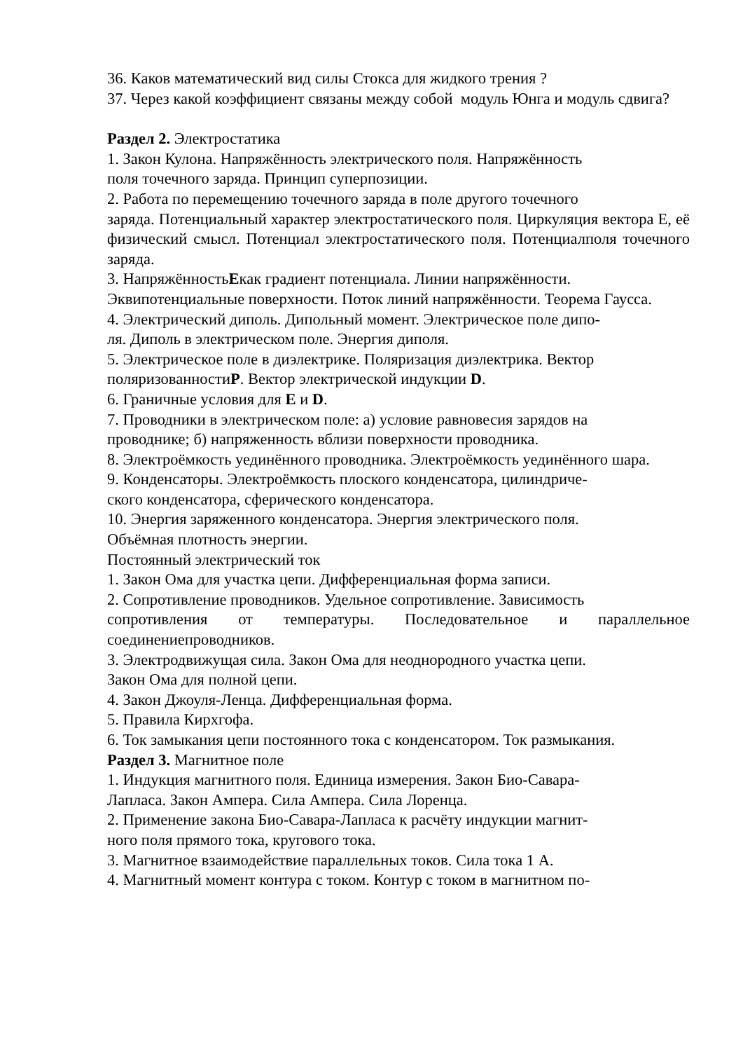36. Каков математический вид силы Стокса для жидкого трения ?
37. Через какой коэффициент связаны между собой модуль Юнга и модуль сдвига?
Раздел 2. Электростатика
1. Закон Кулона. Напряжённость электрического поля. Напряжённость
поля точечного заряда. Принцип суперпозиции.
2. Работа по перемещению точечного заряда в поле другого точечного
заряда. Потенциальный характер электростатического поля. Циркуляция вектора Е, её физический смысл. Потенциал электростатического поля. Потенциалполя точечного заряда.
3. НапряжённостьЕкак градиент потенциала. Линии напряжённости.
Эквипотенциальные поверхности. Поток линий напряжённости. Теорема Гаусса.
4. Электрический диполь. Дипольный момент. Электрическое поле дипо-
ля. Диполь в электрическом поле. Энергия диполя.
5. Электрическое поле в диэлектрике. Поляризация диэлектрика. Вектор
поляризованностиР. Вектор электрической индукции D.
6. Граничные условия для Е и D.
7. Проводники в электрическом поле: а) условие равновесия зарядов на
проводнике; б) напряженность вблизи поверхности проводника.
8. Электроёмкость уединённого проводника. Электроёмкость уединённого шара.
9. Конденсаторы. Электроёмкость плоского конденсатора, цилиндриче-
ского конденсатора, сферического конденсатора.
10. Энергия заряженного конденсатора. Энергия электрического поля.
Объёмная плотность энергии.
Постоянный электрический ток
1. Закон Ома для участка цепи. Дифференциальная форма записи.
2. Сопротивление проводников. Удельное сопротивление. Зависимость
сопротивления от температуры. Последовательное и параллельное соединениепроводников.
3. Электродвижущая сила. Закон Ома для неоднородного участка цепи.
Закон Ома для полной цепи.
4. Закон Джоуля-Ленца. Дифференциальная форма.
5. Правила Кирхгофа.
6. Ток замыкания цепи постоянного тока с конденсатором. Ток размыкания.
Раздел 3. Магнитное поле
1. Индукция магнитного поля. Единица измерения. Закон Био-Савара-
Лапласа. Закон Ампера. Сила Ампера. Сила Лоренца.
2. Применение закона Био-Савара-Лапласа к расчёту индукции магнит-
ного поля прямого тока, кругового тока.
3. Магнитное взаимодействие параллельных токов. Сила тока 1 А.
4. Магнитный момент контура с током. Контур с током в магнитном по-